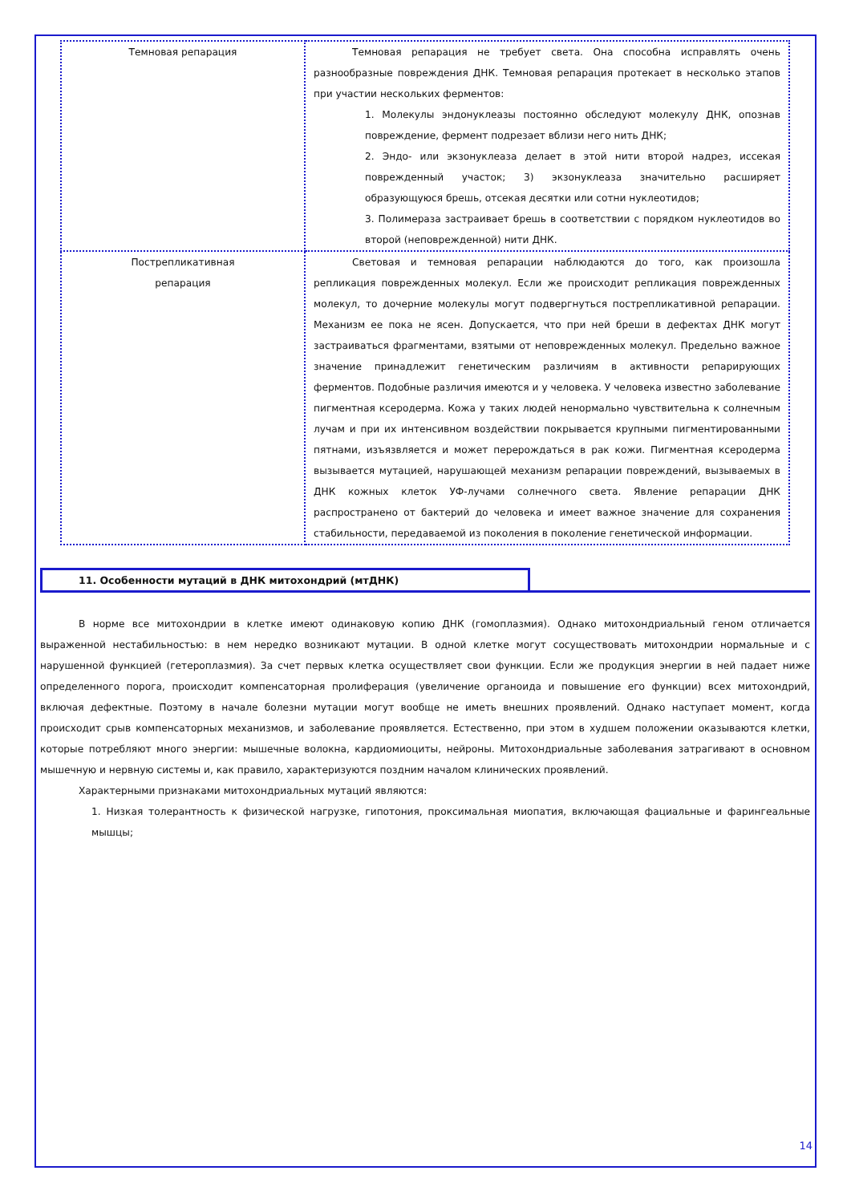| Темновая репарация | Темновая репарация не требует света. Она способна исправлять очень разнообразные повреждения ДНК. Темновая репарация протекает в несколько этапов при участии нескольких ферментов: 1. Молекулы эндонуклеазы постоянно обследуют молекулу ДНК, опознав повреждение, фермент подрезает вблизи него нить ДНК; 2. Эндо- или экзонуклеаза делает в этой нити второй надрез, иссекая поврежденный участок; 3) экзонуклеаза значительно расширяет образующуюся брешь, отсекая десятки или сотни нуклеотидов; 3. Полимераза застраивает брешь в соответствии с порядком нуклеотидов во второй (неповрежденной) нити ДНК. |
| Пострепликативная репарация | Световая и темновая репарации наблюдаются до того, как произошла репликация поврежденных молекул. Если же происходит репликация поврежденных молекул, то дочерние молекулы могут подвергнуться пострепликативной репарации. Механизм ее пока не ясен. Допускается, что при ней бреши в дефектах ДНК могут застраиваться фрагментами, взятыми от неповрежденных молекул. Предельно важное значение принадлежит генетическим различиям в активности репарирующих ферментов. Подобные различия имеются и у человека. У человека известно заболевание пигментная ксеродерма. Кожа у таких людей ненормально чувствительна к солнечным лучам и при их интенсивном воздействии покрывается крупными пигментированными пятнами, изъязвляется и может перерождаться в рак кожи. Пигментная ксеродерма вызывается мутацией, нарушающей механизм репарации повреждений, вызываемых в ДНК кожных клеток УФ-лучами солнечного света. Явление репарации ДНК распространено от бактерий до человека и имеет важное значение для сохранения стабильности, передаваемой из поколения в поколение генетической информации. |
11. Особенности мутаций в ДНК митохондрий (мтДНК)
В норме все митохондрии в клетке имеют одинаковую копию ДНК (гомоплазмия). Однако митохондриальный геном отличается выраженной нестабильностью: в нем нередко возникают мутации. В одной клетке могут сосуществовать митохондрии нормальные и с нарушенной функцией (гетероплазмия). За счет первых клетка осуществляет свои функции. Если же продукция энергии в ней падает ниже определенного порога, происходит компенсаторная пролиферация (увеличение органоида и повышение его функции) всех митохондрий, включая дефектные. Поэтому в начале болезни мутации могут вообще не иметь внешних проявлений. Однако наступает момент, когда происходит срыв компенсаторных механизмов, и заболевание проявляется. Естественно, при этом в худшем положении оказываются клетки, которые потребляют много энергии: мышечные волокна, кардиомиоциты, нейроны. Митохондриальные заболевания затрагивают в основном мышечную и нервную системы и, как правило, характеризуются поздним началом клинических проявлений.
Характерными признаками митохондриальных мутаций являются:
1. Низкая толерантность к физической нагрузке, гипотония, проксимальная миопатия, включающая фациальные и фарингеальные мышцы;
14